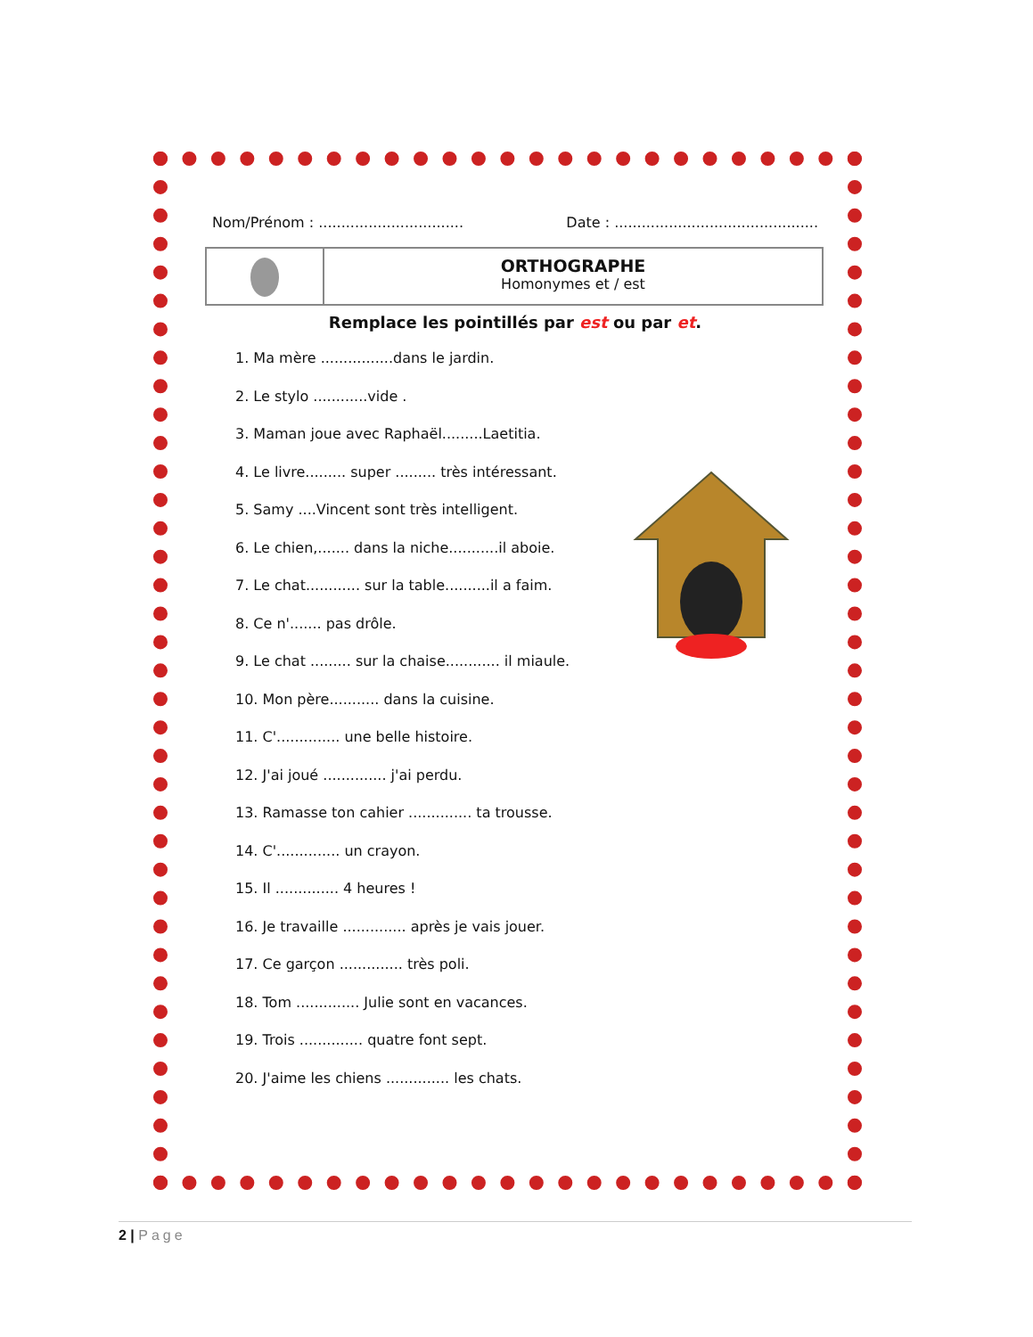Nom/Prénom : ................................
Date : .............................................
ORTHOGRAPHE
Homonymes et / est
Remplace les pointillés par est ou par et.
1. Ma mère ................dans le jardin.
2. Le stylo ............vide .
3. Maman joue avec Raphaël.........Laetitia.
4. Le livre......... super ......... très intéressant.
5. Samy ....Vincent sont très intelligent.
6. Le chien,....... dans la niche...........il aboie.
7. Le chat............ sur la table..........il a faim.
8. Ce n'....... pas drôle.
9. Le chat ......... sur la chaise............ il miaule.
10. Mon père........... dans la cuisine.
11. C'.............. une belle histoire.
12. J'ai joué .............. j'ai perdu.
13. Ramasse ton cahier .............. ta trousse.
14. C'.............. un crayon.
15. Il .............. 4 heures !
16. Je travaille .............. après je vais jouer.
17. Ce garçon .............. très poli.
18. Tom .............. Julie sont en vacances.
19. Trois .............. quatre font sept.
20. J'aime les chiens .............. les chats.
2 | Page